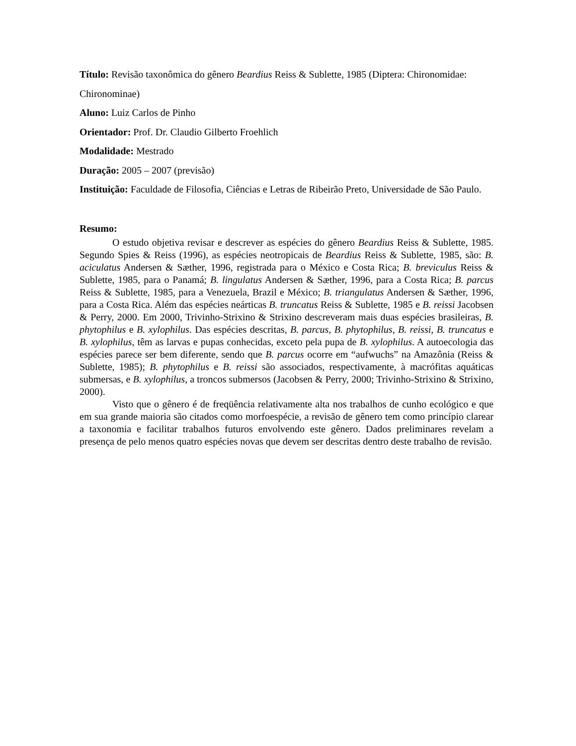Título: Revisão taxonômica do gênero Beardius Reiss & Sublette, 1985 (Diptera: Chironomidae: Chironominae)
Aluno: Luiz Carlos de Pinho
Orientador: Prof. Dr. Claudio Gilberto Froehlich
Modalidade: Mestrado
Duração: 2005 – 2007 (previsão)
Instituição: Faculdade de Filosofia, Ciências e Letras de Ribeirão Preto, Universidade de São Paulo.
Resumo:
O estudo objetiva revisar e descrever as espécies do gênero Beardius Reiss & Sublette, 1985. Segundo Spies & Reiss (1996), as espécies neotropicais de Beardius Reiss & Sublette, 1985, são: B. aciculatus Andersen & Sæther, 1996, registrada para o México e Costa Rica; B. breviculus Reiss & Sublette, 1985, para o Panamá; B. lingulatus Andersen & Sæther, 1996, para a Costa Rica; B. parcus Reiss & Sublette, 1985, para a Venezuela, Brazil e México; B. triangulatus Andersen & Sæther, 1996, para a Costa Rica. Além das espécies neárticas B. truncatus Reiss & Sublette, 1985 e B. reissi Jacobsen & Perry, 2000. Em 2000, Trivinho-Strixino & Strixino descreveram mais duas espécies brasileiras, B. phytophilus e B. xylophilus. Das espécies descritas, B. parcus, B. phytophilus, B. reissi, B. truncatus e B. xylophilus, têm as larvas e pupas conhecidas, exceto pela pupa de B. xylophilus. A autoecologia das espécies parece ser bem diferente, sendo que B. parcus ocorre em “aufwuchs” na Amazônia (Reiss & Sublette, 1985); B. phytophilus e B. reissi são associados, respectivamente, à macrófitas aquáticas submersas, e B. xylophilus, a troncos submersos (Jacobsen & Perry, 2000; Trivinho-Strixino & Strixino, 2000).
Visto que o gênero é de freqüência relativamente alta nos trabalhos de cunho ecológico e que em sua grande maioria são citados como morfoespécie, a revisão de gênero tem como princípio clarear a taxonomia e facilitar trabalhos futuros envolvendo este gênero. Dados preliminares revelam a presença de pelo menos quatro espécies novas que devem ser descritas dentro deste trabalho de revisão.